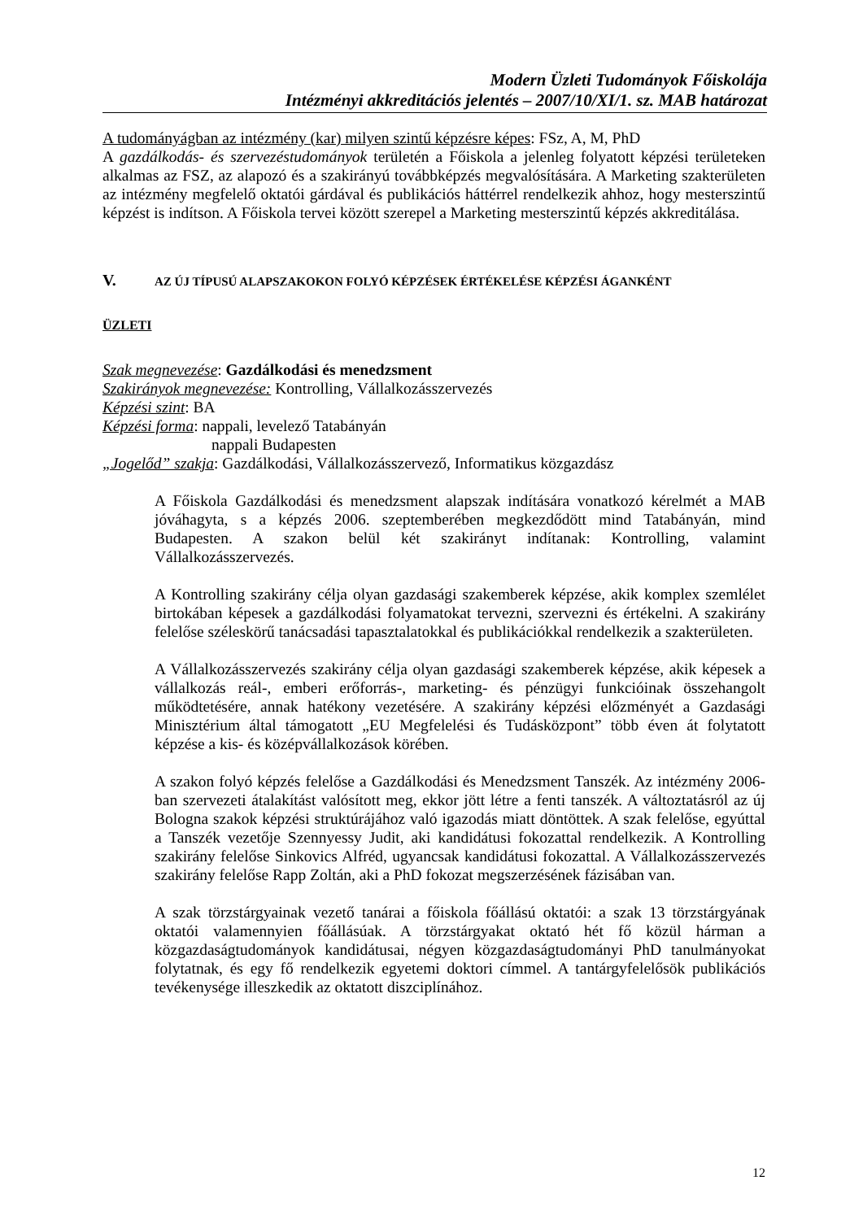Modern Üzleti Tudományok Főiskolája
Intézményi akkreditációs jelentés – 2007/10/XI/1. sz. MAB határozat
A tudományágban az intézmény (kar) milyen szintű képzésre képes: FSz, A, M, PhD
A gazdálkodás- és szervezéstudományok területén a Főiskola a jelenleg folyatott képzési területeken alkalmas az FSZ, az alapozó és a szakirányú továbbképzés megvalósítására. A Marketing szakterületen az intézmény megfelelő oktatói gárdával és publikációs háttérrel rendelkezik ahhoz, hogy mesterszintű képzést is indítson. A Főiskola tervei között szerepel a Marketing mesterszintű képzés akkreditálása.
V. AZ ÚJ TÍPUSÚ ALAPSZAKOKON FOLYÓ KÉPZÉSEK ÉRTÉKELÉSE KÉPZÉSI ÁGANKÉNT
ÜZLETI
Szak megnevezése: Gazdálkodási és menedzsment
Szakirányok megnevezése: Kontrolling, Vállalkozásszervezés
Képzési szint: BA
Képzési forma: nappali, levelező Tatabányán
nappali Budapesten
„Jogelőd” szakja: Gazdálkodási, Vállalkozásszervező, Informatikus közgazdász
A Főiskola Gazdálkodási és menedzsment alapszak indítására vonatkozó kérelmét a MAB jóváhagyta, s a képzés 2006. szeptemberében megkezdődött mind Tatabányán, mind Budapesten. A szakon belül két szakirányt indítanak: Kontrolling, valamint Vállalkozásszervezés.
A Kontrolling szakirány célja olyan gazdasági szakemberek képzése, akik komplex szemlélet birtokában képesek a gazdálkodási folyamatokat tervezni, szervezni és értékelni. A szakirány felelőse széleskörű tanácsadási tapasztalatokkal és publikációkkal rendelkezik a szakterületen.
A Vállalkozásszervezés szakirány célja olyan gazdasági szakemberek képzése, akik képesek a vállalkozás reál-, emberi erőforrás-, marketing- és pénzügyi funkcióinak összehangolt működtetésére, annak hatékony vezetésére. A szakirány képzési előzményét a Gazdasági Minisztérium által támogatott „EU Megfelelési és Tudásközpont” több éven át folytatott képzése a kis- és középvállalkozások körében.
A szakon folyó képzés felelőse a Gazdálkodási és Menedzsment Tanszék. Az intézmény 2006-ban szervezeti átalakítást valósított meg, ekkor jött létre a fenti tanszék. A változtatásról az új Bologna szakok képzési struktúrájához való igazodás miatt döntöttek. A szak felelőse, egyúttal a Tanszék vezetője Szennyessy Judit, aki kandidátusi fokozattal rendelkezik. A Kontrolling szakirány felelőse Sinkovics Alfréd, ugyancsak kandidátusi fokozattal. A Vállalkozásszervezés szakirány felelőse Rapp Zoltán, aki a PhD fokozat megszerzésének fázisában van.
A szak törzstárgyainak vezető tanárai a főiskola főállású oktatói: a szak 13 törzstárgyának oktatói valamennyien főállásúak. A törzstárgyakat oktató hét fő közül hárman a közgazdaságtudományok kandidátusai, négyen közgazdaságtudományi PhD tanulmányokat folytatnak, és egy fő rendelkezik egyetemi doktori címmel. A tantárgyfelelősök publikációs tevékenysége illeszkedik az oktatott diszciplínához.
12